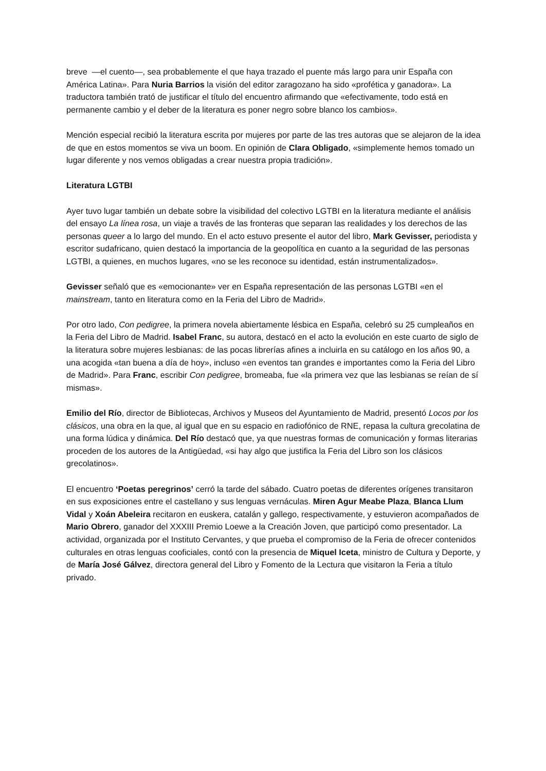breve —el cuento—, sea probablemente el que haya trazado el puente más largo para unir España con América Latina». Para Nuria Barrios la visión del editor zaragozano ha sido «profética y ganadora». La traductora también trató de justificar el título del encuentro afirmando que «efectivamente, todo está en permanente cambio y el deber de la literatura es poner negro sobre blanco los cambios».
Mención especial recibió la literatura escrita por mujeres por parte de las tres autoras que se alejaron de la idea de que en estos momentos se viva un boom. En opinión de Clara Obligado, «simplemente hemos tomado un lugar diferente y nos vemos obligadas a crear nuestra propia tradición».
Literatura LGTBI
Ayer tuvo lugar también un debate sobre la visibilidad del colectivo LGTBI en la literatura mediante el análisis del ensayo La línea rosa, un viaje a través de las fronteras que separan las realidades y los derechos de las personas queer a lo largo del mundo. En el acto estuvo presente el autor del libro, Mark Gevisser, periodista y escritor sudafricano, quien destacó la importancia de la geopolítica en cuanto a la seguridad de las personas LGTBI, a quienes, en muchos lugares, «no se les reconoce su identidad, están instrumentalizados».
Gevisser señaló que es «emocionante» ver en España representación de las personas LGTBI «en el mainstream, tanto en literatura como en la Feria del Libro de Madrid».
Por otro lado, Con pedigree, la primera novela abiertamente lésbica en España, celebró su 25 cumpleaños en la Feria del Libro de Madrid. Isabel Franc, su autora, destacó en el acto la evolución en este cuarto de siglo de la literatura sobre mujeres lesbianas: de las pocas librerías afines a incluirla en su catálogo en los años 90, a una acogida «tan buena a día de hoy», incluso «en eventos tan grandes e importantes como la Feria del Libro de Madrid». Para Franc, escribir Con pedigree, bromeaba, fue «la primera vez que las lesbianas se reían de sí mismas».
Emilio del Río, director de Bibliotecas, Archivos y Museos del Ayuntamiento de Madrid, presentó Locos por los clásicos, una obra en la que, al igual que en su espacio en radiofónico de RNE, repasa la cultura grecolatina de una forma lúdica y dinámica. Del Río destacó que, ya que nuestras formas de comunicación y formas literarias proceden de los autores de la Antigüedad, «si hay algo que justifica la Feria del Libro son los clásicos grecolatinos».
El encuentro ‘Poetas peregrinos’ cerró la tarde del sábado. Cuatro poetas de diferentes orígenes transitaron en sus exposiciones entre el castellano y sus lenguas vernáculas. Miren Agur Meabe Plaza, Blanca Llum Vidal y Xoán Abeleira recitaron en euskera, catalán y gallego, respectivamente, y estuvieron acompañados de Mario Obrero, ganador del XXXIII Premio Loewe a la Creación Joven, que participó como presentador. La actividad, organizada por el Instituto Cervantes, y que prueba el compromiso de la Feria de ofrecer contenidos culturales en otras lenguas cooficiales, contó con la presencia de Miquel Iceta, ministro de Cultura y Deporte, y de María José Gálvez, directora general del Libro y Fomento de la Lectura que visitaron la Feria a título privado.